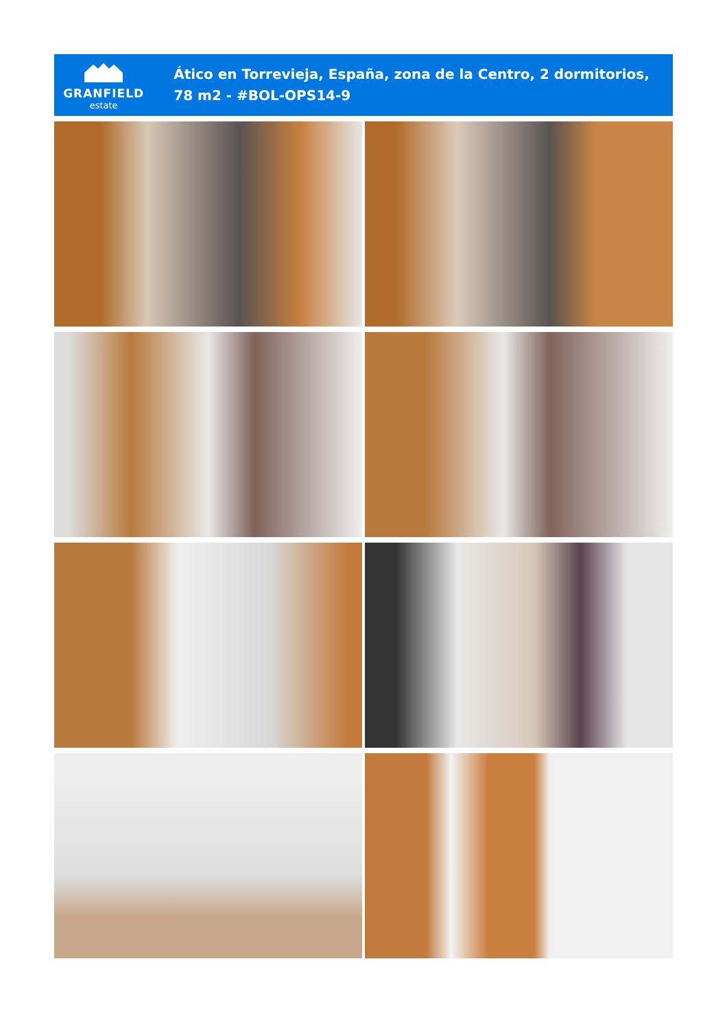GRANFIELD
estate
Ático en Torrevieja, España, zona de la Centro, 2 dormitorios, 78 m2 - #BOL-OPS14-9